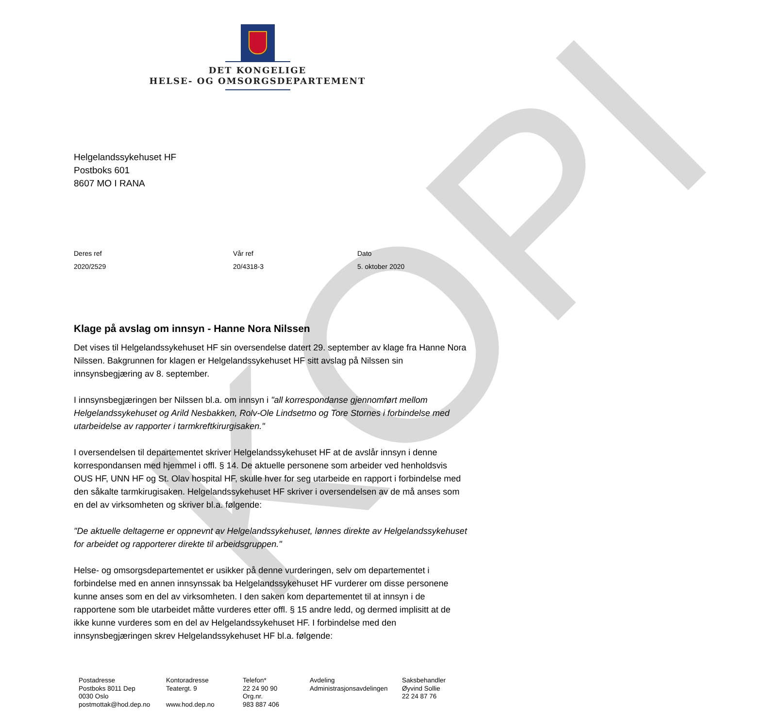KOPI
DET KONGELIGE
HELSE- OG OMSORGSDEPARTEMENT
Helgelandssykehuset HF
Postboks 601
8607 MO I RANA
Deres ref
2020/2529
Vår ref
20/4318-3
Dato
5. oktober 2020
Klage på avslag om innsyn - Hanne Nora Nilssen
Det vises til Helgelandssykehuset HF sin oversendelse datert 29. september av klage fra Hanne Nora Nilssen. Bakgrunnen for klagen er Helgelandssykehuset HF sitt avslag på Nilssen sin innsynsbegjæring av 8. september.
I innsynsbegjæringen ber Nilssen bl.a. om innsyn i "all korrespondanse gjennomført mellom Helgelandssykehuset og Arild Nesbakken, Rolv-Ole Lindsetmo og Tore Stornes i forbindelse med utarbeidelse av rapporter i tarmkreftkirurgisaken."
I oversendelsen til departementet skriver Helgelandssykehuset HF at de avslår innsyn i denne korrespondansen med hjemmel i offl. § 14. De aktuelle personene som arbeider ved henholdsvis OUS HF, UNN HF og St. Olav hospital HF, skulle hver for seg utarbeide en rapport i forbindelse med den såkalte tarmkirugisaken. Helgelandssykehuset HF skriver i oversendelsen av de må anses som en del av virksomheten og skriver bl.a. følgende:
"De aktuelle deltagerne er oppnevnt av Helgelandssykehuset, lønnes direkte av Helgelandssykehuset for arbeidet og rapporterer direkte til arbeidsgruppen."
Helse- og omsorgsdepartementet er usikker på denne vurderingen, selv om departementet i forbindelse med en annen innsynssak ba Helgelandssykehuset HF vurderer om disse personene kunne anses som en del av virksomheten. I den saken kom departementet til at innsyn i de rapportene som ble utarbeidet måtte vurderes etter offl. § 15 andre ledd, og dermed implisitt at de ikke kunne vurderes som en del av Helgelandssykehuset HF. I forbindelse med den innsynsbegjæringen skrev Helgelandssykehuset HF bl.a. følgende:
Postadresse
Postboks 8011 Dep
0030 Oslo
postmottak@hod.dep.no
Kontoradresse
Teatergt. 9
www.hod.dep.no
Telefon*
22 24 90 90
Org.nr.
983 887 406
Avdeling
Administrasjonsavdelingen
Saksbehandler
Øyvind Sollie
22 24 87 76